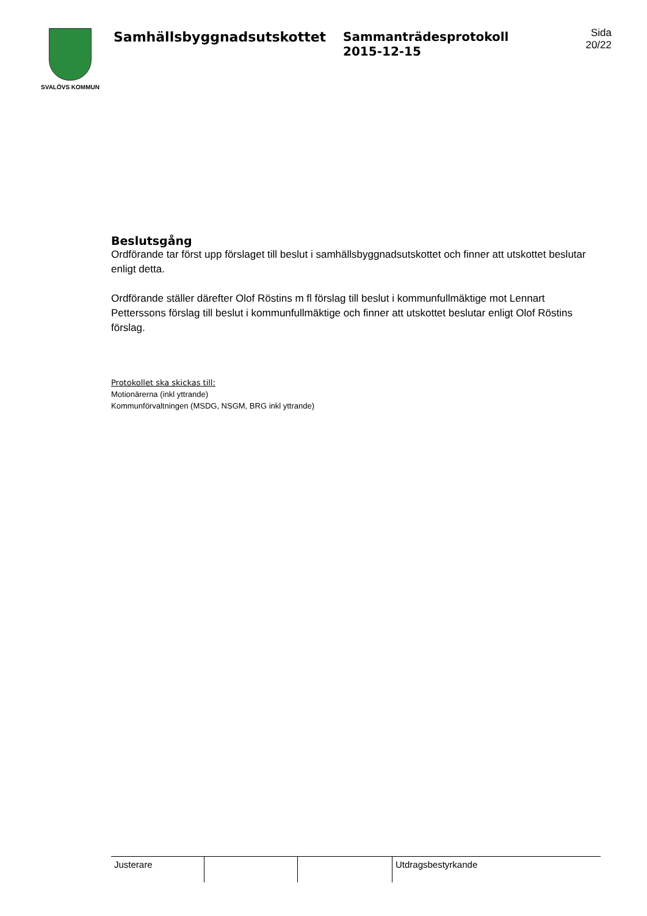SVALÖVS KOMMUN
Samhällsbyggnadsutskottet Sammanträdesprotokoll
2015-12-15
Sida
20/22
Beslutsgång
Ordförande tar först upp förslaget till beslut i samhällsbyggnadsutskottet och finner att utskottet beslutar enligt detta.
Ordförande ställer därefter Olof Röstins m fl förslag till beslut i kommunfullmäktige mot Lennart Petterssons förslag till beslut i kommunfullmäktige och finner att utskottet beslutar enligt Olof Röstins förslag.
Protokollet ska skickas till:
Motionärerna (inkl yttrande)
Kommunförvaltningen (MSDG, NSGM, BRG inkl yttrande)
| Justerare | | | Utdragsbestyrkande |